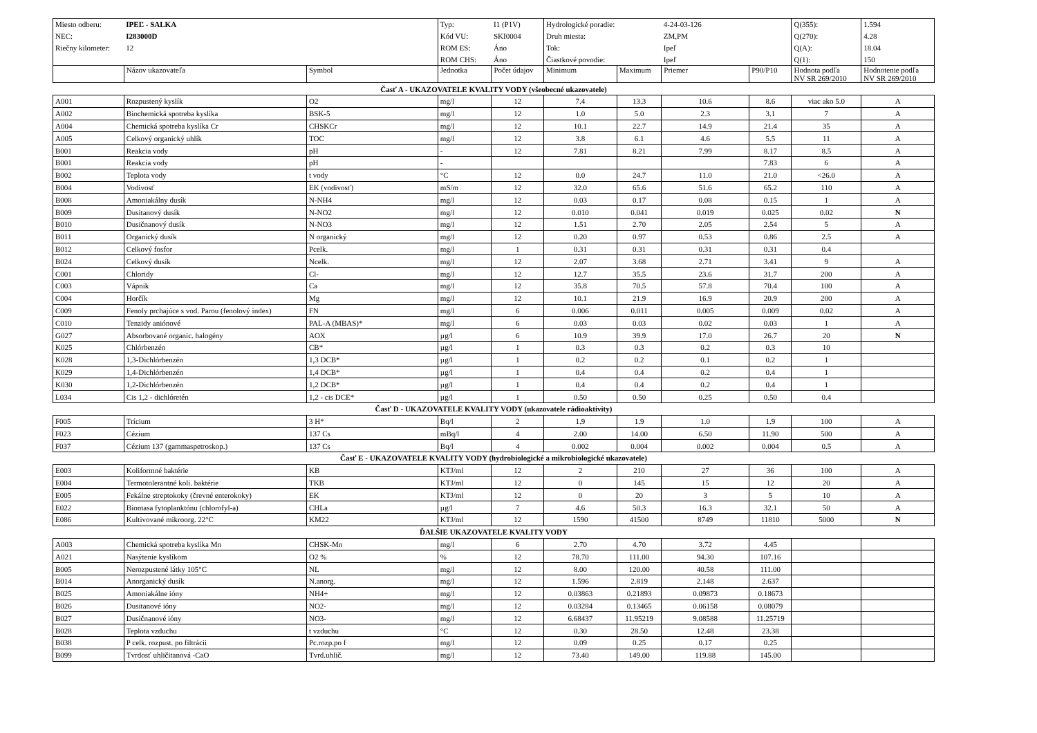| Miesto odberu: | IPEĽ - SALKA | | Typ: | I1 (P1V) | Hydrologické poradie: | | 4-24-03-126 | | Q(355): | 1.594 |
| NEC: | I283000D | | Kód VU: | SKI0004 | Druh miesta: | | ZM,PM | | Q(270): | 4.28 |
| Riečny kilometer: | 12 | | ROM ES: | Áno | Tok: | | Ipeľ | | Q(A): | 18.04 |
| | | | ROM CHS: | Áno | Čiastkové povodie: | | Ipeľ | | Q(1): | 150 |
| | Názov ukazovateľa | Symbol | Jednotka | Počet údajov | Minimum | Maximum | Priemer | P90/P10 | Hodnota podľa NV SR 269/2010 | Hodnotenie podľa NV SR 269/2010 |
| Časť A - UKAZOVATELE KVALITY VODY (všeobecné ukazovatele) | | | | | | | | | | |
| A001 | Rozpustený kyslík | O2 | mg/l | 12 | 7.4 | 13.3 | 10.6 | 8.6 | viac ako 5.0 | A |
| A002 | Biochemická spotreba kyslíka | BSK-5 | mg/l | 12 | 1.0 | 5.0 | 2.3 | 3.1 | 7 | A |
| A004 | Chemická spotreba kyslíka Cr | CHSKCr | mg/l | 12 | 10.1 | 22.7 | 14.9 | 21.4 | 35 | A |
| A005 | Celkový organický uhlík | TOC | mg/l | 12 | 3.8 | 6.1 | 4.6 | 5.5 | 11 | A |
| B001 | Reakcia vody | pH | - | 12 | 7.81 | 8.21 | 7.99 | 8.17 | 8.5 | A |
| B001 | Reakcia vody | pH | - | | | | | 7.83 | 6 | A |
| B002 | Teplota vody | t vody | °C | 12 | 0.0 | 24.7 | 11.0 | 21.0 | <26.0 | A |
| B004 | Vodivosť | EK (vodivosť) | mS/m | 12 | 32.0 | 65.6 | 51.6 | 65.2 | 110 | A |
| B008 | Amoniakálny dusík | N-NH4 | mg/l | 12 | 0.03 | 0.17 | 0.08 | 0.15 | 1 | A |
| B009 | Dusitanový dusík | N-NO2 | mg/l | 12 | 0.010 | 0.041 | 0.019 | 0.025 | 0.02 | N |
| B010 | Dusičnanový dusík | N-NO3 | mg/l | 12 | 1.51 | 2.70 | 2.05 | 2.54 | 5 | A |
| B011 | Organický dusík | N organický | mg/l | 12 | 0.20 | 0.97 | 0.53 | 0.86 | 2.5 | A |
| B012 | Celkový fosfor | Pcelk. | mg/l | 1 | 0.31 | 0.31 | 0.31 | 0.31 | 0.4 | |
| B024 | Celkový dusík | Ncelk. | mg/l | 12 | 2.07 | 3.68 | 2.71 | 3.41 | 9 | A |
| C001 | Chloridy | Cl- | mg/l | 12 | 12.7 | 35.5 | 23.6 | 31.7 | 200 | A |
| C003 | Vápnik | Ca | mg/l | 12 | 35.8 | 70.5 | 57.8 | 70.4 | 100 | A |
| C004 | Horčík | Mg | mg/l | 12 | 10.1 | 21.9 | 16.9 | 20.9 | 200 | A |
| C009 | Fenoly prchajúce s vod. Parou (fenolový index) | FN | mg/l | 6 | 0.006 | 0.011 | 0.005 | 0.009 | 0.02 | A |
| C010 | Tenzidy aniónové | PAL-A (MBAS)* | mg/l | 6 | 0.03 | 0.03 | 0.02 | 0.03 | 1 | A |
| G027 | Absorbované organic. halogény | AOX | µg/l | 6 | 10.9 | 39.9 | 17.0 | 26.7 | 20 | N |
| K025 | Chlórbenzén | CB* | µg/l | 1 | 0.3 | 0.3 | 0.2 | 0.3 | 10 | |
| K028 | 1,3-Dichlórbenzén | 1,3 DCB* | µg/l | 1 | 0.2 | 0.2 | 0.1 | 0.2 | 1 | |
| K029 | 1,4-Dichlórbenzén | 1,4 DCB* | µg/l | 1 | 0.4 | 0.4 | 0.2 | 0.4 | 1 | |
| K030 | 1,2-Dichlórbenzén | 1,2 DCB* | µg/l | 1 | 0.4 | 0.4 | 0.2 | 0.4 | 1 | |
| L034 | Cis 1,2 - dichlóretén | 1,2 - cis DCE* | µg/l | 1 | 0.50 | 0.50 | 0.25 | 0.50 | 0.4 | |
| Časť D - UKAZOVATELE KVALITY VODY (ukazovatele rádioaktivity) | | | | | | | | | | |
| F005 | Trícium | 3 H* | Bq/l | 2 | 1.9 | 1.9 | 1.0 | 1.9 | 100 | A |
| F023 | Cézium | 137 Cs | mBq/l | 4 | 2.00 | 14.00 | 6.50 | 11.90 | 500 | A |
| F037 | Cézium 137 (gammaspetroskop.) | 137 Cs | Bq/l | 4 | 0.002 | 0.004 | 0.002 | 0.004 | 0.5 | A |
| Časť E - UKAZOVATELE KVALITY VODY (hydrobiologické a mikrobiologické ukazovatele) | | | | | | | | | | |
| E003 | Koliformné baktérie | KB | KTJ/ml | 12 | 2 | 210 | 27 | 36 | 100 | A |
| E004 | Termotolerantné koli. baktérie | TKB | KTJ/ml | 12 | 0 | 145 | 15 | 12 | 20 | A |
| E005 | Fekálne streptokoky (črevné enterokoky) | EK | KTJ/ml | 12 | 0 | 20 | 3 | 5 | 10 | A |
| E022 | Biomasa fytoplanktónu (chlorofyl-a) | CHLa | µg/l | 7 | 4.6 | 50.3 | 16.3 | 32.1 | 50 | A |
| E086 | Kultivované mikroorg. 22°C | KM22 | KTJ/ml | 12 | 1590 | 41500 | 8749 | 11810 | 5000 | N |
| ĎALŠIE UKAZOVATELE KVALITY VODY | | | | | | | | | | |
| A003 | Chemická spotreba kyslíka Mn | CHSK-Mn | mg/l | 6 | 2.70 | 4.70 | 3.72 | 4.45 | | |
| A021 | Nasýtenie kyslíkom | O2 % | % | 12 | 78.70 | 111.00 | 94.30 | 107.16 | | |
| B005 | Nerozpustené látky 105°C | NL | mg/l | 12 | 8.00 | 120.00 | 40.58 | 111.00 | | |
| B014 | Anorganický dusík | N.anorg. | mg/l | 12 | 1.596 | 2.819 | 2.148 | 2.637 | | |
| B025 | Amoniakálne ióny | NH4+ | mg/l | 12 | 0.03863 | 0.21893 | 0.09873 | 0.18673 | | |
| B026 | Dusitanové ióny | NO2- | mg/l | 12 | 0.03284 | 0.13465 | 0.06158 | 0.08079 | | |
| B027 | Dusičnanové ióny | NO3- | mg/l | 12 | 6.68437 | 11.95219 | 9.08588 | 11.25719 | | |
| B028 | Teplota vzduchu | t vzduchu | °C | 12 | 0.30 | 28.50 | 12.48 | 23.38 | | |
| B038 | P celk. rozpust. po filtrácii | Pc.rozp.po f | mg/l | 12 | 0.09 | 0.25 | 0.17 | 0.25 | | |
| B099 | Tvrdosť uhličitanová -CaO | Tvrd.uhlič. | mg/l | 12 | 73.40 | 149.00 | 119.88 | 145.00 | | |